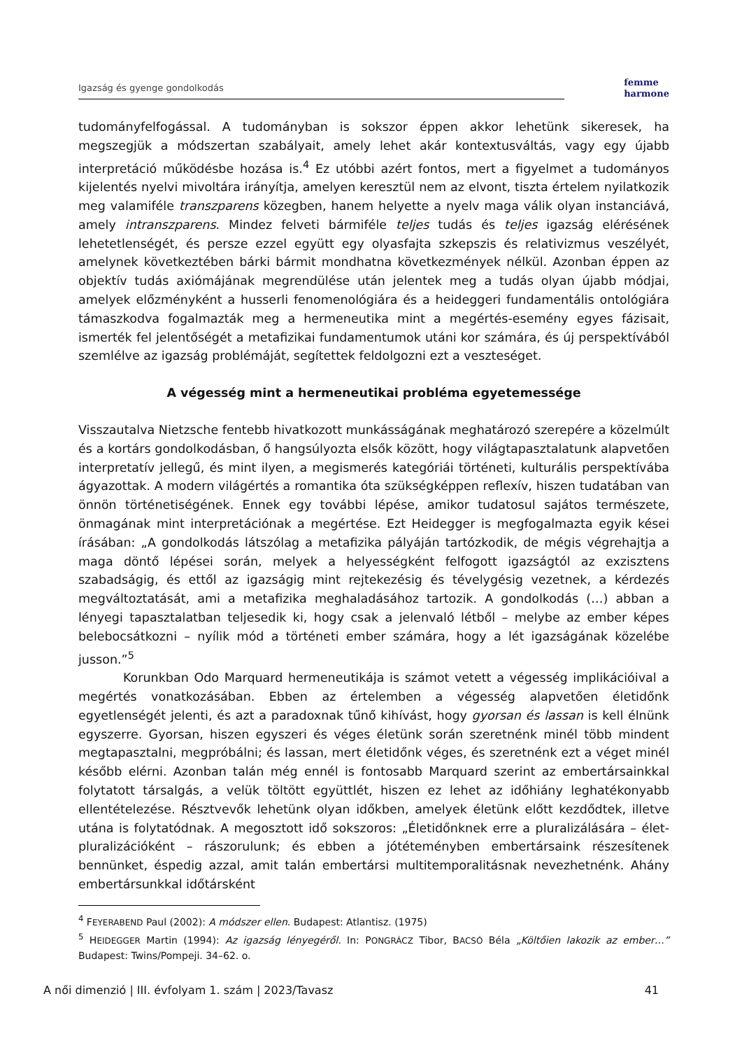Igazság és gyenge gondolkodás
femme
harmone
tudományfelfogással. A tudományban is sokszor éppen akkor lehetünk sikeresek, ha megszegjük a módszertan szabályait, amely lehet akár kontextusváltás, vagy egy újabb interpretáció működésbe hozása is.<sup>4</sup> Ez utóbbi azért fontos, mert a figyelmet a tudományos kijelentés nyelvi mivoltára irányítja, amelyen keresztül nem az elvont, tiszta értelem nyilatkozik meg valamiféle transzparens közegben, hanem helyette a nyelv maga válik olyan instanciává, amely intranszparens. Mindez felveti bármiféle teljes tudás és teljes igazság elérésének lehetetlenségét, és persze ezzel együtt egy olyasfajta szkepszis és relativizmus veszélyét, amelynek következtében bárki bármit mondhatna következmények nélkül. Azonban éppen az objektív tudás axiómájának megrendülése után jelentek meg a tudás olyan újabb módjai, amelyek előzményként a husserli fenomenológiára és a heideggeri fundamentális ontológiára támaszkodva fogalmazták meg a hermeneutika mint a megértés-esemény egyes fázisait, ismerték fel jelentőségét a metafizikai fundamentumok utáni kor számára, és új perspektívából szemlélve az igazság problémáját, segítettek feldolgozni ezt a veszteséget.
A végesség mint a hermeneutikai probléma egyetemessége
Visszautalva Nietzsche fentebb hivatkozott munkásságának meghatározó szerepére a közelmúlt és a kortárs gondolkodásban, ő hangsúlyozta elsők között, hogy világtapasztalatunk alapvetően interpretatív jellegű, és mint ilyen, a megismerés kategóriái történeti, kulturális perspektívába ágyazottak. A modern világértés a romantika óta szükségképpen reflexív, hiszen tudatában van önnön történetiségének. Ennek egy további lépése, amikor tudatosul sajátos természete, önmagának mint interpretációnak a megértése. Ezt Heidegger is megfogalmazta egyik kései írásában: „A gondolkodás látszólag a metafizika pályáján tartózkodik, de mégis végrehajtja a maga döntő lépései során, melyek a helyességként felfogott igazságtól az exzisztens szabadságig, és ettől az igazságig mint rejtekezésig és tévelygésig vezetnek, a kérdezés megváltoztatását, ami a metafizika meghaladásához tartozik. A gondolkodás (…) abban a lényegi tapasztalatban teljesedik ki, hogy csak a jelenvaló létből – melybe az ember képes belebocsátkozni – nyílik mód a történeti ember számára, hogy a lét igazságának közelébe jusson.”<sup>5</sup>
Korunkban Odo Marquard hermeneutikája is számot vetett a végesség implikációival a megértés vonatkozásában. Ebben az értelemben a végesség alapvetően életidőnk egyetlenségét jelenti, és azt a paradoxnak tűnő kihívást, hogy gyorsan és lassan is kell élnünk egyszerre. Gyorsan, hiszen egyszeri és véges életünk során szeretnénk minél több mindent megtapasztalni, megpróbálni; és lassan, mert életidőnk véges, és szeretnénk ezt a véget minél később elérni. Azonban talán még ennél is fontosabb Marquard szerint az embertársainkkal folytatott társalgás, a velük töltött együttlét, hiszen ez lehet az időhiány leghatékonyabb ellentételezése. Résztvevők lehetünk olyan időkben, amelyek életünk előtt kezdődtek, illetve utána is folytatódnak. A megosztott idő sokszoros: „Életidőnknek erre a pluralizálására – élet-pluralizációként – rászorulunk; és ebben a jótéteményben embertársaink részesítenek bennünket, éspedig azzal, amit talán embertársi multitemporalitásnak nevezhetnénk. Ahány embertársunkkal időtársként
<sup>4</sup> FEYERABEND Paul (2002): A módszer ellen. Budapest: Atlantisz. (1975)
<sup>5</sup> HEIDEGGER Martin (1994): Az igazság lényegéről. In: PONGRÁCZ Tibor, BACSÓ Béla „Költőien lakozik az ember…” Budapest: Twins/Pompeji. 34–62. o.
A női dimenzió | III. évfolyam 1. szám | 2023/Tavasz 41